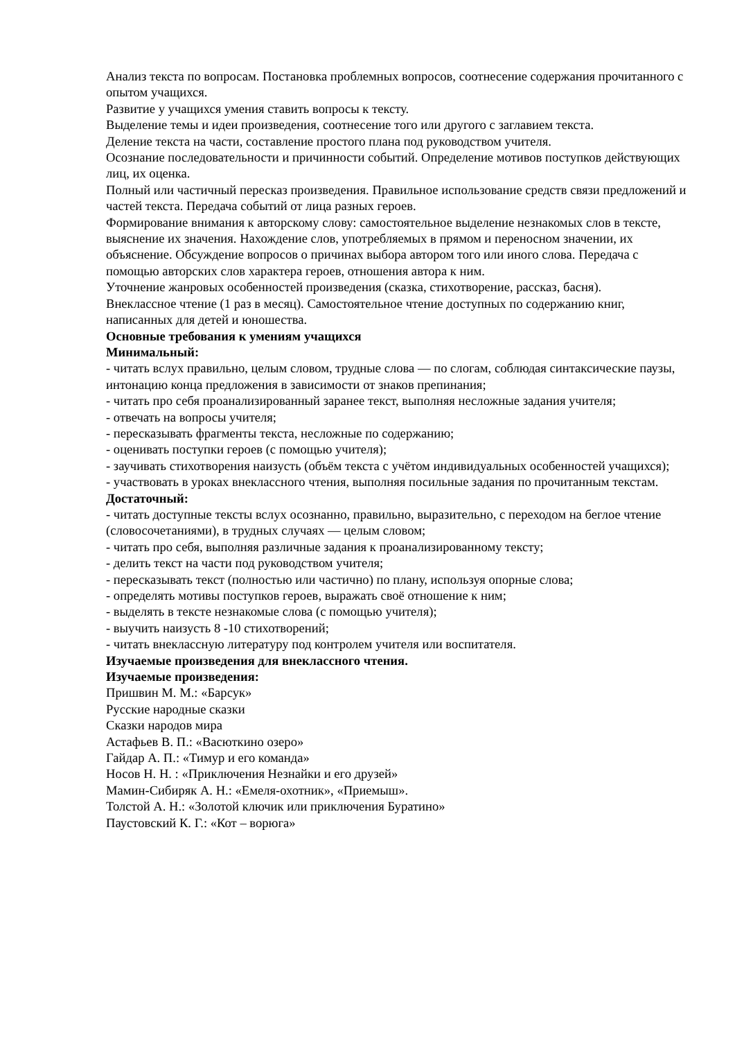Анализ текста по вопросам. Постановка проблемных вопросов, соотнесение содержания прочитанного с опытом учащихся.
Развитие у учащихся умения ставить вопросы к тексту.
Выделение темы и идеи произведения, соотнесение того или другого с заглавием текста.
Деление текста на части, составление простого плана под руководством учителя.
Осознание последовательности и причинности событий. Определение мотивов поступков действующих лиц, их оценка.
Полный или частичный пересказ произведения. Правильное использование средств связи предложений и частей текста. Передача событий от лица разных героев.
Формирование внимания к авторскому слову: самостоятельное выделение незнакомых слов в тексте, выяснение их значения. Нахождение слов, употребляемых в прямом и переносном значении, их объяснение. Обсуждение вопросов о причинах выбора автором того или иного слова. Передача с помощью авторских слов характера героев, отношения автора к ним.
Уточнение жанровых особенностей произведения (сказка, стихотворение, рассказ, басня).
Внеклассное чтение (1 раз в месяц). Самостоятельное чтение доступных по содержанию книг, написанных для детей и юношества.
Основные требования к умениям учащихся
Минимальный:
- читать вслух правильно, целым словом, трудные слова — по слогам, соблюдая синтаксические паузы, интонацию конца предложения в зависимости от знаков препинания;
- читать про себя проанализированный заранее текст, выполняя несложные задания учителя;
- отвечать на вопросы учителя;
- пересказывать фрагменты текста, несложные по содержанию;
- оценивать поступки героев (с помощью учителя);
- заучивать стихотворения наизусть (объём текста с учётом индивидуальных особенностей учащихся);
- участвовать в уроках внеклассного чтения, выполняя посильные задания по прочитанным текстам.
Достаточный:
- читать доступные тексты вслух осознанно, правильно, выразительно, с переходом на беглое чтение (словосочетаниями), в трудных случаях — целым словом;
- читать про себя, выполняя различные задания к проанализированному тексту;
- делить текст на части под руководством учителя;
- пересказывать текст (полностью или частично) по плану, используя опорные слова;
- определять мотивы поступков героев, выражать своё отношение к ним;
- выделять в тексте незнакомые слова (с помощью учителя);
- выучить наизусть 8 -10 стихотворений;
- читать внеклассную литературу под контролем учителя или воспитателя.
Изучаемые произведения для внеклассного чтения.
Изучаемые произведения:
Пришвин М. М.: «Барсук»
Русские народные сказки
Сказки народов мира
Астафьев В. П.: «Васюткино озеро»
Гайдар А. П.: «Тимур и его команда»
Носов Н. Н. : «Приключения Незнайки и его друзей»
Мамин-Сибиряк А. Н.: «Емеля-охотник», «Приемыш».
Толстой А. Н.: «Золотой ключик или приключения Буратино»
Паустовский К. Г.: «Кот – ворюга»